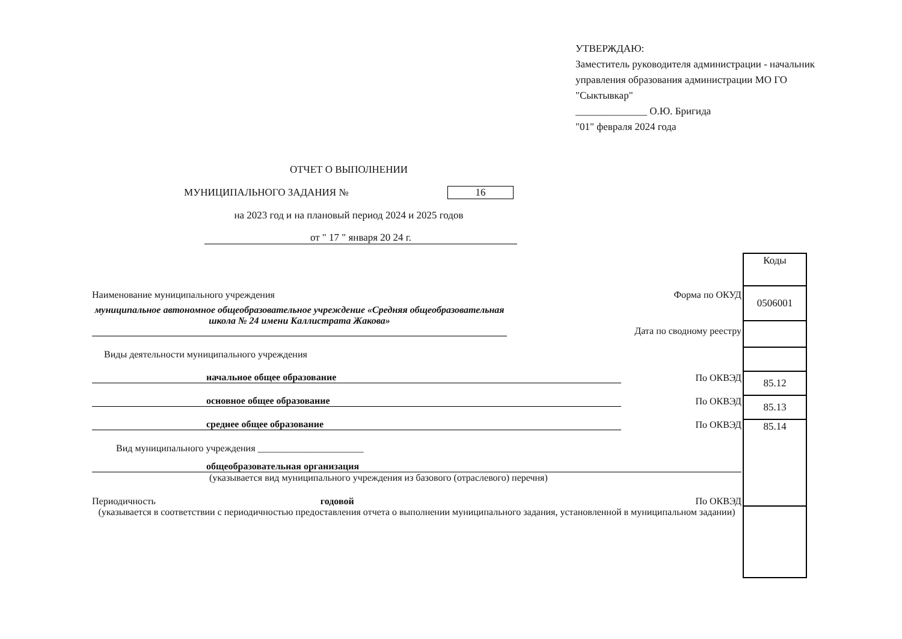УТВЕРЖДАЮ:
Заместитель руководителя администрации - начальник управления образования администрации МО ГО "Сыктывкар"
______________ О.Ю. Бригида
"01" февраля 2024 года
ОТЧЕТ О ВЫПОЛНЕНИИ
МУНИЦИПАЛЬНОГО ЗАДАНИЯ № 16
на 2023 год и на плановый период 2024 и 2025 годов
от " 17 " января 20 24 г.
| Коды |
| 0506001 |
| 85.12 |
| 85.13 |
| 85.14 |
Наименование муниципального учреждения Форма по ОКУД
муниципальное автономное общеобразовательное учреждение «Средняя общеобразовательная школа № 24 имени Каллистрата Жакова» Дата по сводному реестру
Виды деятельности муниципального учреждения
начальное общее образование По ОКВЭД
основное общее образование По ОКВЭД
среднее общее образование По ОКВЭД
Вид муниципального учреждения ______________________
общеобразовательная организация
(указывается вид муниципального учреждения из базового (отраслевого) перечня)
Периодичность годовой По ОКВЭД
(указывается в соответствии с периодичностью предоставления отчета о выполнении муниципального задания, установленной в муниципальном задании)